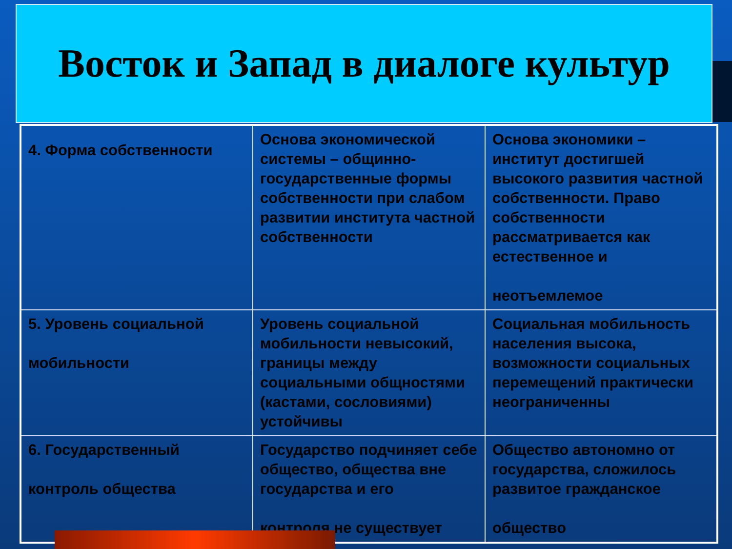Восток и Запад в диалоге культур
| 4. Форма собственности | Основа экономической системы – общинно-государственные формы собственности при слабом развитии института частной собственности | Основа экономики – институт достигшей высокого развития частной собственности. Право собственности рассматривается как естественное и неотъемлемое |
| 5. Уровень социальной мобильности | Уровень социальной мобильности невысокий, границы между социальными общностями (кастами, сословиями) устойчивы | Социальная мобильность населения высока, возможности социальных перемещений практически неограниченны |
| 6. Государственный контроль общества | Государство подчиняет себе общество, общества вне государства и его контроля не существует | Общество автономно от государства, сложилось развитое гражданское общество |